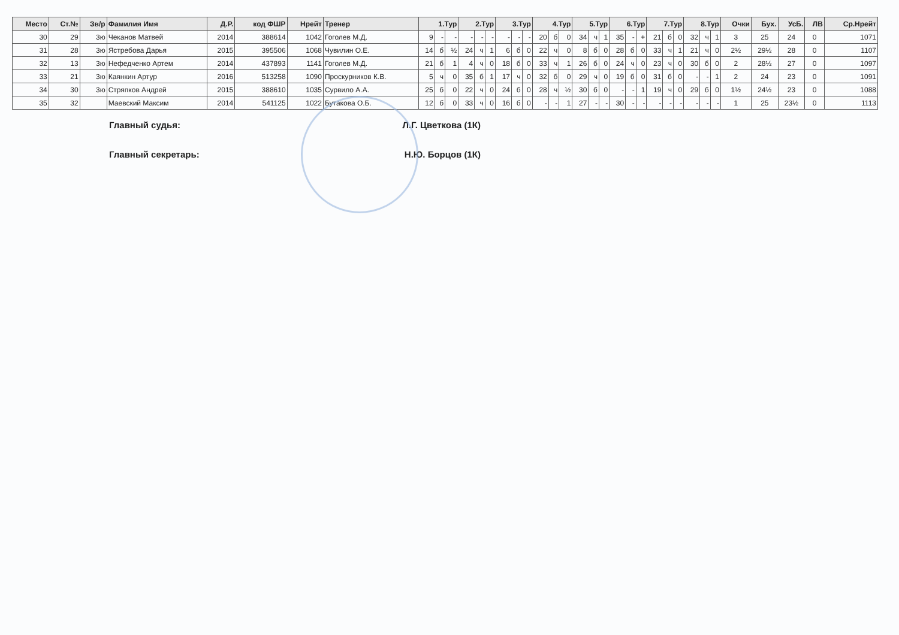| Место | Ст.№ | Зв/р | Фамилия Имя | Д.Р. | код ФШР | Нрейт | Тренер | 1.Тур | | | 2.Тур | | | 3.Тур | | | 4.Тур | | | 5.Тур | | | 6.Тур | | | 7.Тур | | | 8.Тур | | | Очки | Бух. | УсБ. | ЛВ | Ср.Нрейт |
| --- | --- | --- | --- | --- | --- | --- | --- | --- | --- | --- | --- | --- | --- | --- | --- | --- | --- | --- | --- | --- | --- | --- | --- | --- | --- | --- | --- | --- | --- | --- | --- | --- | --- | --- | --- | --- |
| 30 | 29 | 3ю | Чеканов Матвей | 2014 | 388614 | 1042 | Гоголев М.Д. | 9 | - | - | - | - | - | - | - | - | 20 | б | 0 | 34 | ч | 1 | 35 | - | + | 21 | б | 0 | 32 | ч | 1 | 3 | 25 | 24 | 0 | 1071 |
| 31 | 28 | 3ю | Ястребова Дарья | 2015 | 395506 | 1068 | Чувилин О.Е. | 14 | б | ½ | 24 | ч | 1 | 6 | б | 0 | 22 | ч | 0 | 8 | б | 0 | 28 | б | 0 | 33 | ч | 1 | 21 | ч | 0 | 2½ | 29½ | 28 | 0 | 1107 |
| 32 | 13 | 3ю | Нефедченко Артем | 2014 | 437893 | 1141 | Гоголев М.Д. | 21 | б | 1 | 4 | ч | 0 | 18 | б | 0 | 33 | ч | 1 | 26 | б | 0 | 24 | ч | 0 | 23 | ч | 0 | 30 | б | 0 | 2 | 28½ | 27 | 0 | 1097 |
| 33 | 21 | 3ю | Каянкин Артур | 2016 | 513258 | 1090 | Проскурников К.В. | 5 | ч | 0 | 35 | б | 1 | 17 | ч | 0 | 32 | б | 0 | 29 | ч | 0 | 19 | б | 0 | 31 | б | 0 | - | - | 1 | 2 | 24 | 23 | 0 | 1091 |
| 34 | 30 | 3ю | Стряпков Андрей | 2015 | 388610 | 1035 | Сурвило А.А. | 25 | б | 0 | 22 | ч | 0 | 24 | б | 0 | 28 | ч | ½ | 30 | б | 0 | - | - | 1 | 19 | ч | 0 | 29 | б | 0 | 1½ | 24½ | 23 | 0 | 1088 |
| 35 | 32 | | Маевский Максим | 2014 | 541125 | 1022 | Бутакова О.Б. | 12 | б | 0 | 33 | ч | 0 | 16 | б | 0 | - | - | 1 | 27 | - | - | 30 | - | - | - | - | - | - | - | - | 1 | 25 | 23½ | 0 | 1113 |
Главный судья: Л.Г. Цветкова (1К)
Главный секретарь: Н.Ю. Борцов (1К)